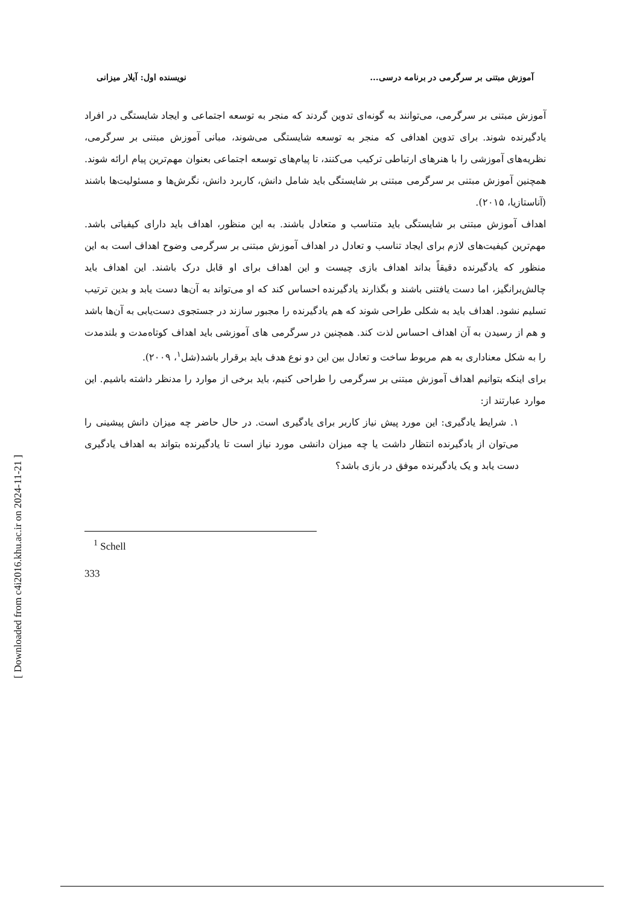[ Downloaded from c4i2016.khu.ac.ir on 2024-11-21 ]
آموزش مبتنی بر سرگرمی در برنامه درسی... نویسنده اول: آیلار میزانی
آموزش مبتنی بر سرگرمی، می‌توانند به گونه‌ای تدوین گردند که منجر به توسعه اجتماعی و ایجاد شایستگی در افراد یادگیرنده شوند. برای تدوین اهدافی که منجر به توسعه شایستگی می‌شوند، مبانی آموزش مبتنی بر سرگرمی، نظریه‌های آموزشی را با هنرهای ارتباطی ترکیب می‌کنند، تا پیام‌های توسعه اجتماعی بعنوان مهم‌ترین پیام ارائه شوند. همچنین آموزش مبتنی بر سرگرمی مبتنی بر شایستگی باید شامل دانش، کاربرد دانش، نگرش‌ها و مسئولیت‌ها باشند (آناستازیا، ۲۰۱۵).
اهداف آموزش مبتنی بر شایستگی باید متناسب و متعادل باشند. به این منظور، اهداف باید دارای کیفیاتی باشد. مهم‌ترین کیفیت‌های لازم برای ایجاد تناسب و تعادل در اهداف آموزش مبتنی بر سرگرمی وضوح اهداف است به این منظور که یادگیرنده دقیقاً بداند اهداف بازی چیست و این اهداف برای او قابل درک باشند. این اهداف باید چالش‌برانگیز، اما دست یافتنی باشند و بگذارند یادگیرنده احساس کند که او می‌تواند به آن‌ها دست یابد و بدین ترتیب تسلیم نشود. اهداف باید به شکلی طراحی شوند که هم یادگیرنده را مجبور سازند در جستجوی دست‌یابی به آن‌ها باشد و هم از رسیدن به آن اهداف احساس لذت کند. همچنین در سرگرمی های آموزشی باید اهداف کوتاه‌مدت و بلندمدت را به شکل معناداری به هم مربوط ساخت و تعادل بین این دو نوع هدف باید برقرار باشد(شل<sup>۱</sup>، ۲۰۰۹).
برای اینکه بتوانیم اهداف آموزش مبتنی بر سرگرمی را طراحی کنیم، باید برخی از موارد را مدنظر داشته باشیم. این موارد عبارتند از:
۱. شرایط یادگیری: این مورد پیش نیاز کاربر برای یادگیری است. در حال حاضر چه میزان دانش پیشینی را می‌توان از یادگیرنده انتظار داشت یا چه میزان دانشی مورد نیاز است تا یادگیرنده بتواند به اهداف یادگیری دست یابد و یک یادگیرنده موفق در بازی باشد؟
<sup>1</sup> Schell
333